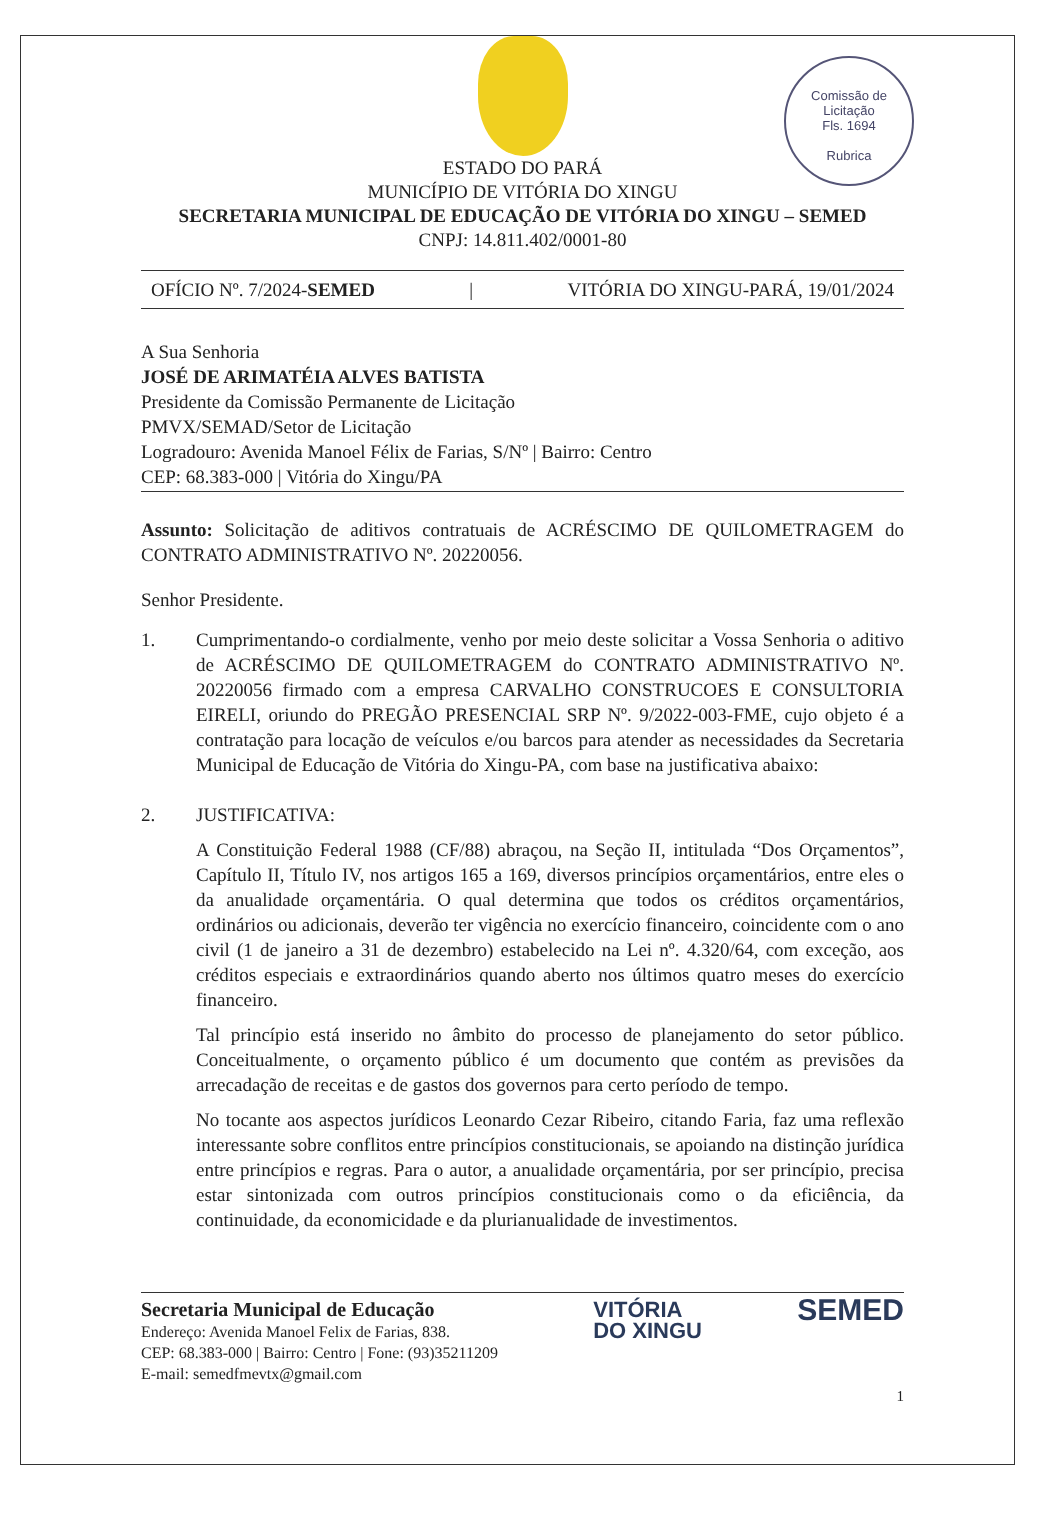Comissão de Licitação
Fls. 1694
Rubrica
ESTADO DO PARÁ
MUNICÍPIO DE VITÓRIA DO XINGU
SECRETARIA MUNICIPAL DE EDUCAÇÃO DE VITÓRIA DO XINGU – SEMED
CNPJ: 14.811.402/0001-80
OFÍCIO Nº. 7/2024-SEMED | VITÓRIA DO XINGU-PARÁ, 19/01/2024
A Sua Senhoria
JOSÉ DE ARIMATÉIA ALVES BATISTA
Presidente da Comissão Permanente de Licitação
PMVX/SEMAD/Setor de Licitação
Logradouro: Avenida Manoel Félix de Farias, S/Nº | Bairro: Centro
CEP: 68.383-000 | Vitória do Xingu/PA
Assunto: Solicitação de aditivos contratuais de ACRÉSCIMO DE QUILOMETRAGEM do CONTRATO ADMINISTRATIVO Nº. 20220056.
Senhor Presidente.
1. Cumprimentando-o cordialmente, venho por meio deste solicitar a Vossa Senhoria o aditivo de ACRÉSCIMO DE QUILOMETRAGEM do CONTRATO ADMINISTRATIVO Nº. 20220056 firmado com a empresa CARVALHO CONSTRUCOES E CONSULTORIA EIRELI, oriundo do PREGÃO PRESENCIAL SRP Nº. 9/2022-003-FME, cujo objeto é a contratação para locação de veículos e/ou barcos para atender as necessidades da Secretaria Municipal de Educação de Vitória do Xingu-PA, com base na justificativa abaixo:
2. JUSTIFICATIVA:
A Constituição Federal 1988 (CF/88) abraçou, na Seção II, intitulada “Dos Orçamentos”, Capítulo II, Título IV, nos artigos 165 a 169, diversos princípios orçamentários, entre eles o da anualidade orçamentária. O qual determina que todos os créditos orçamentários, ordinários ou adicionais, deverão ter vigência no exercício financeiro, coincidente com o ano civil (1 de janeiro a 31 de dezembro) estabelecido na Lei nº. 4.320/64, com exceção, aos créditos especiais e extraordinários quando aberto nos últimos quatro meses do exercício financeiro.
Tal princípio está inserido no âmbito do processo de planejamento do setor público. Conceitualmente, o orçamento público é um documento que contém as previsões da arrecadação de receitas e de gastos dos governos para certo período de tempo.
No tocante aos aspectos jurídicos Leonardo Cezar Ribeiro, citando Faria, faz uma reflexão interessante sobre conflitos entre princípios constitucionais, se apoiando na distinção jurídica entre princípios e regras. Para o autor, a anualidade orçamentária, por ser princípio, precisa estar sintonizada com outros princípios constitucionais como o da eficiência, da continuidade, da economicidade e da plurianualidade de investimentos.
Secretaria Municipal de Educação
Endereço: Avenida Manoel Felix de Farias, 838.
CEP: 68.383-000 | Bairro: Centro | Fone: (93)35211209
E-mail: semedfmevtx@gmail.com
VITÓRIA
DO XINGU
SEMED
1